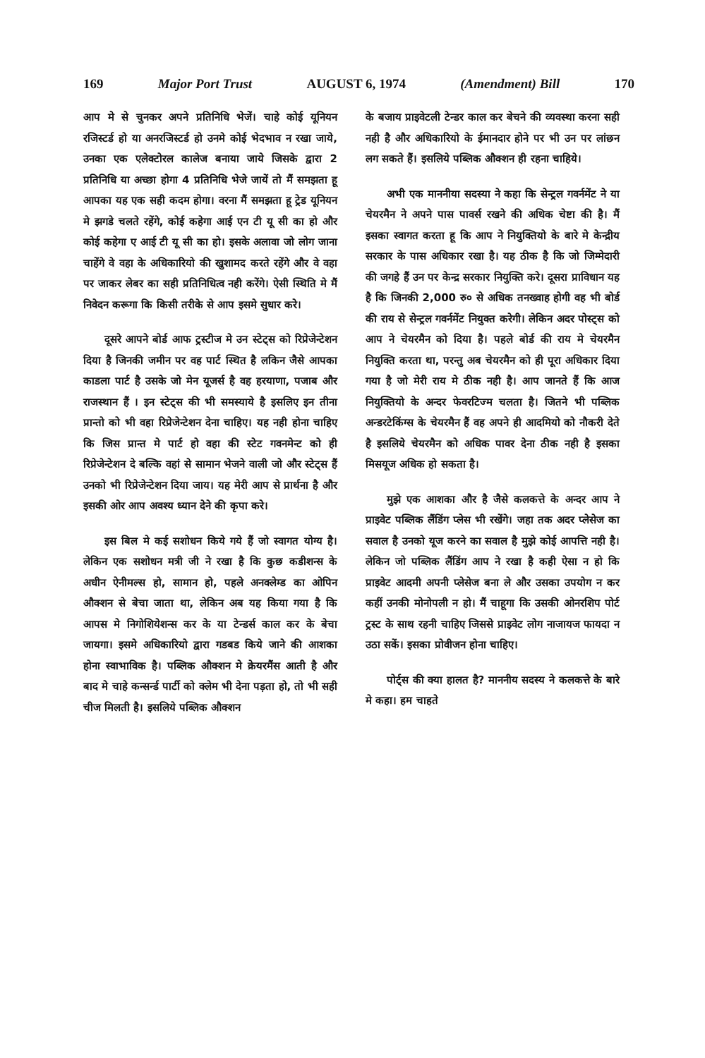169 Major Port Trust AUGUST 6, 1974 (Amendment) Bill 170
आप मे से चुनकर अपने प्रतिनिधि भेजें। चाहे कोई यूनियन रजिस्टर्ड हो या अनरजिस्टर्ड हो उनमे कोई भेदभाव न रखा जाये, उनका एक एलेक्टोरल कालेज बनाया जाये जिसके द्वारा 2 प्रतिनिधि या अच्छा होगा 4 प्रतिनिधि भेजे जायें तो मैं समझता हू आपका यह एक सही कदम होगा। वरना मैं समझता हू ट्रेड यूनियन मे झगडे चलते रहेंगे, कोई कहेगा आई एन टी यू सी का हो और कोई कहेगा ए आई टी यू सी का हो। इसके अलावा जो लोग जाना चाहेंगे वे वहा के अधिकारियो की खुशामद करते रहेंगे और वे वहा पर जाकर लेबर का सही प्रतिनिधित्व नही करेंगे। ऐसी स्थिति मे मैं निवेदन करूगा कि किसी तरीके से आप इसमे सुधार करे।
दूसरे आपने बोर्ड आफ ट्रस्टीज मे उन स्टेट्स को रिप्रेजेन्टेशन दिया है जिनकी जमीन पर वह पार्ट स्थित है लकिन जैसे आपका काडला पार्ट है उसके जो मेन यूजर्स है वह हरयाणा, पजाब और राजस्थान हैं । इन स्टेट्स की भी समस्याये है इसलिए इन तीना प्रान्तो को भी वहा रिप्रेजेन्टेशन देना चाहिए। यह नही होना चाहिए कि जिस प्रान्त मे पार्ट हो वहा की स्टेट गवनमेन्ट को ही रिप्रेजेन्टेशन दे बल्कि वहां से सामान भेजने वाली जो और स्टेट्स हैं उनको भी रिप्रेजेन्टेशन दिया जाय। यह मेरी आप से प्रार्थना है और इसकी ओर आप अवश्य ध्यान देने की कृपा करे।
इस बिल मे कई सशोधन किये गये हैं जो स्वागत योग्य है। लेकिन एक सशोधन मत्री जी ने रखा है कि कुछ कडीशन्स के अधीन ऐनीमल्स हो, सामान हो, पहले अनक्लेम्ड का ओपिन औक्शन से बेचा जाता था, लेकिन अब यह किया गया है कि आपस मे निगोशियेशन्स कर के या टेन्डर्स काल कर के बेचा जायगा। इसमे अधिकारियो द्वारा गडबड किये जाने की आशका होना स्वाभाविक है। पब्लिक औक्शन मे क्रेयरमैंस आती है और बाद मे चाहे कन्सर्न्ड पार्टी को क्लेम भी देना पड़ता हो, तो भी सही चीज मिलती है। इसलिये पब्लिक औक्शन
के बजाय प्राइवेटली टेन्डर काल कर बेचने की व्यवस्था करना सही नही है और अधिकारियो के ईमानदार होने पर भी उन पर लांछन लग सकते हैं। इसलिये पब्लिक औक्शन ही रहना चाहिये।
अभी एक माननीया सदस्या ने कहा कि सेन्ट्रल गवर्नमेंट ने या चेयरमैन ने अपने पास पावर्स रखने की अधिक चेष्टा की है। मैं इसका स्वागत करता हू कि आप ने नियुक्तियो के बारे मे केन्द्रीय सरकार के पास अधिकार रखा है। यह ठीक है कि जो जिम्मेदारी की जगहे हैं उन पर केन्द्र सरकार नियुक्ति करे। दूसरा प्राविधान यह है कि जिनकी 2,000 रु० से अधिक तनख्वाह होगी वह भी बोर्ड की राय से सेन्ट्रल गवर्नमेंट नियुक्त करेगी। लेकिन अदर पोस्ट्स को आप ने चेयरमैन को दिया है। पहले बोर्ड की राय मे चेयरमैन नियुक्ति करता था, परन्तु अब चेयरमैन को ही पूरा अधिकार दिया गया है जो मेरी राय मे ठीक नही है। आप जानते हैं कि आज नियुक्तियो के अन्दर फेवरटिज्म चलता है। जितने भी पब्लिक अन्डरटेकिंग्स के चेयरमैन हैं वह अपने ही आदमियो को नौकरी देते है इसलिये चेयरमैन को अधिक पावर देना ठीक नही है इसका मिसयूज अधिक हो सकता है।
मुझे एक आशका और है जैसे कलकत्ते के अन्दर आप ने प्राइवेट पब्लिक लैंडिंग प्लेस भी रखेंगे। जहा तक अदर प्लेसेज का सवाल है उनको यूज करने का सवाल है मुझे कोई आपत्ति नही है। लेकिन जो पब्लिक लैंडिंग आप ने रखा है कही ऐसा न हो कि प्राइवेट आदमी अपनी प्लेसेज बना ले और उसका उपयोग न कर कहीं उनकी मोनोपली न हो। मैं चाहूगा कि उसकी ओनरशिप पोर्ट ट्रस्ट के साथ रहनी चाहिए जिससे प्राइवेट लोग नाजायज फायदा न उठा सकें। इसका प्रोवीजन होना चाहिए।
पोर्ट्स की क्या हालत है? माननीय सदस्य ने कलकत्ते के बारे मे कहा। हम चाहते